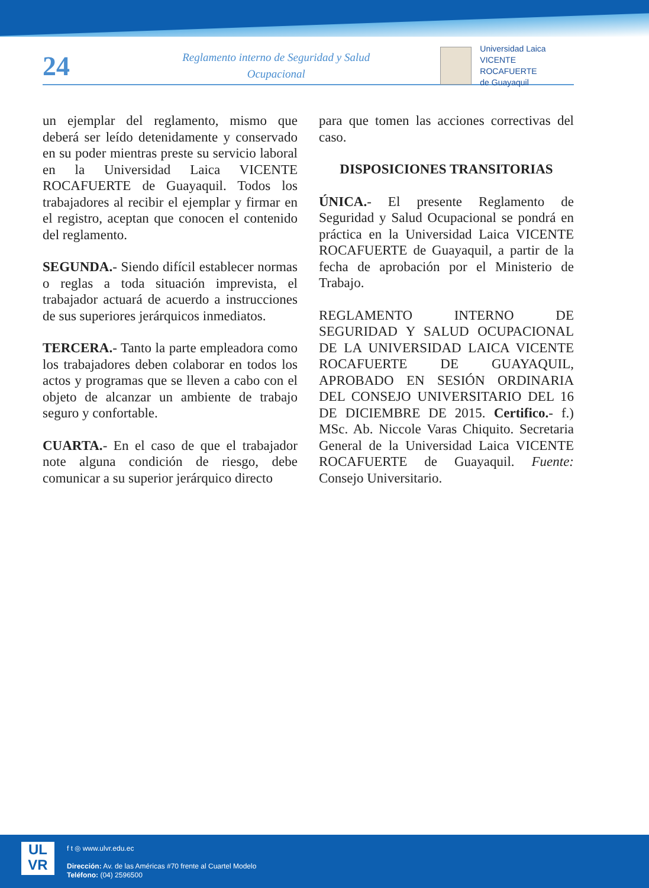24
Reglamento interno de Seguridad y Salud Ocupacional
Universidad Laica
VICENTE ROCAFUERTE
de Guayaquil
un ejemplar del reglamento, mismo que deberá ser leído detenidamente y conservado en su poder mientras preste su servicio laboral en la Universidad Laica VICENTE ROCAFUERTE de Guayaquil. Todos los trabajadores al recibir el ejemplar y firmar en el registro, aceptan que conocen el contenido del reglamento.
SEGUNDA.- Siendo difícil establecer normas o reglas a toda situación imprevista, el trabajador actuará de acuerdo a instrucciones de sus superiores jerárquicos inmediatos.
TERCERA.- Tanto la parte empleadora como los trabajadores deben colaborar en todos los actos y programas que se lleven a cabo con el objeto de alcanzar un ambiente de trabajo seguro y confortable.
CUARTA.- En el caso de que el trabajador note alguna condición de riesgo, debe comunicar a su superior jerárquico directo
para que tomen las acciones correctivas del caso.
DISPOSICIONES TRANSITORIAS
ÚNICA.- El presente Reglamento de Seguridad y Salud Ocupacional se pondrá en práctica en la Universidad Laica VICENTE ROCAFUERTE de Guayaquil, a partir de la fecha de aprobación por el Ministerio de Trabajo.
REGLAMENTO INTERNO DE SEGURIDAD Y SALUD OCUPACIONAL DE LA UNIVERSIDAD LAICA VICENTE ROCAFUERTE DE GUAYAQUIL, APROBADO EN SESIÓN ORDINARIA DEL CONSEJO UNIVERSITARIO DEL 16 DE DICIEMBRE DE 2015. Certifico.- f.) MSc. Ab. Niccole Varas Chiquito. Secretaria General de la Universidad Laica VICENTE ROCAFUERTE de Guayaquil. Fuente: Consejo Universitario.
UL
VR
f t ◎ www.ulvr.edu.ec
Dirección: Av. de las Américas #70 frente al Cuartel Modelo
Teléfono: (04) 2596500